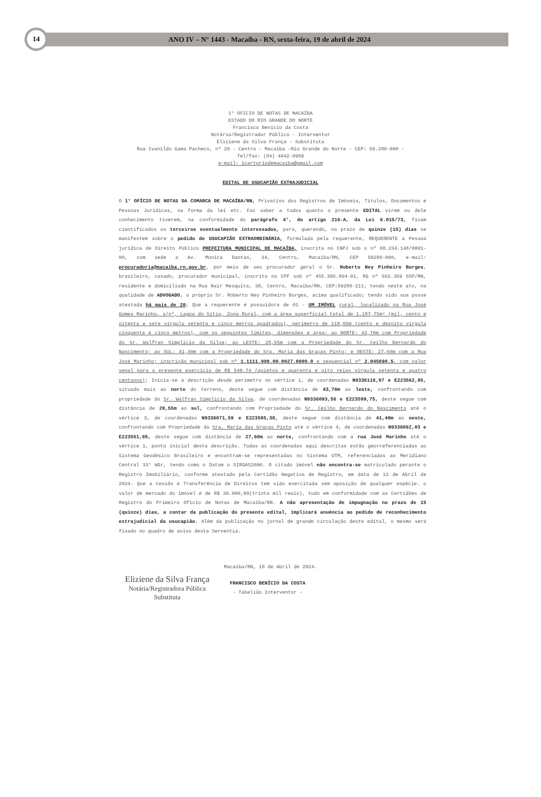14
ANO IV – N° 1443 - Macaíba - RN, sexta-feira, 19 de abril de 2024
1° OFICIO DE NOTAS DE MACAÍBA
ESTADO DO RIO GRANDE DO NORTE
Francisco Benicio da Costa
Notário/Registrador Público - Interventor
Eliziene da Silva França - Substituta
Rua Ivanildo Gama Pacheco, nº 20 - Centro - Macaíba -Rio Grande do Norte - CEP: 59.280-000 -
Tel/fax: (84) 4042-0959
e-mail: 1cartoriodemacaiba@gmail.com
EDITAL DE USUCAPIÃO EXTRAJUDICIAL
O 1° OFÍCIO DE NOTAS DA COMARCA DE MACAÍBA/RN, Privativo dos Registros de Imóveis, Títulos, Documentos e Pessoas Jurídicas, na forma da lei etc. Faz saber a todos quanto o presente EDITAL virem ou dele conhecimento tiverem, na conformidade do parágrafo 4°, do artigo 216-A, da Lei 6.015/73, ficam cientificados os terceiros eventualmente interessados, para, querendo, no prazo de quinze (15) dias se manifestem sobre o pedido de USUCAPIÃO EXTRAORDINÁRIA, formulada pela requerente, REQUERENTE a Pessoa jurídica de Direito Público PREFEITURA MUNICIPAL DE MACAÍBA, inscrita no CNPJ sob o nº 08.234.148/0001-00, com sede a Av. Monica Dantas, 34, Centro, Macaíba/RN, CEP 59280-000, e-mail: procuradoria@macaiba.rn.gov.br, por meio de seu procurador geral o Sr. Roberto Ney Pinheiro Borges, brasileiro, casado, procurador municipal, inscrito no CPF sob nº 455.305.804-91, RG nº 662.359 SSP/RN, residente e domiciliado na Rua Nair Mesquita, 30, Centro, Macaíba/RN, CEP:59280-211; tendo neste ato, na qualidade de ADVOGADO, o próprio Sr. Roberto Ney Pinheiro Borges, acima qualificado; tendo sido sua posse atestada há mais de 20; Que a requerente é possuidora de 01 - UM IMÓVEL rural, localizado na Rua José Gomes Marinho, s/nº, Lagoa do Sítio, Zona Rural, com a área superficial total de 1.187,75m² (mil, cento e oitenta e sete vírgula setenta e cinco metros quadrados), perímetro de 118,55m (cento e dezoito vírgula cinquenta e cinco metros), com os seguintes limites, dimensões e área: ao NORTE: 43,70m com Propriedade do Sr. Walfran Simplicio da Silva; ao LESTE: 28,55m com a Propriedade do Sr. Ceilho Bernardo do Nascimento; ao SUL: 41,40m com a Propriedade do Sra. Maria das Graças Pinto; e OESTE: 27,60m com a Rua José Marinho; inscrição municipal sob nº 1.1111.999.00.0027.0000.0 e sequencial nº 2.045690.5, com valor venal para o presente exercício de R$ 548,74 (quietos e quarenta e oito reias vírgula setenta e quatro centavos); Inicia-se a descrição desde perímetro no vértice 1, de coordenadas N9336116,97 e E223562,85, situado mais ao norte do terreno, deste segue com distância de 43,70m ao leste, confrontando com propriedade do Sr. Walfran Simplicio da Silva, de coordenadas N9336093,56 e E223599,75, deste segue com distância de 28,55m ao sul, confrontando com Propriedade do Sr. Ceilho Bernardo do Nascimento até o vértice 3, de coordenadas N9336071,59 e E223585,38, deste segue com distância de 41,40m ao oeste, confrontando com Propriedade da Sra. Maria das Graças Pinto até o vértice 4, de coordenadas N9336092,03 e E223551,05, deste segue com distância de 27,60m ao norte, confrontando com a rua José Marinho até o vértice 1, ponto inicial desta descrição. Todas as coordenadas aqui descritas estão georreferenciadas ao Sistema Geodésico Brasileiro e encontram-se representadas no Sistema UTM, referenciadas ao Meridiano Central 33° WGr, tendo como o Datum o SIRGAS2000. O citado imóvel não encontra-se matriculado perante o Registro Imobiliário, conforme atestado pela Certidão Negativa de Registro, em data de 12 de Abril de 2024. Que a Cessão e Transferência de Direitos tem sido exercitada sem oposição de qualquer espécie. o valor de mercado do imóvel é de R$ 30.000,00(trinta mil reais), tudo em conformidade com as Certidões de Registro do Primeiro Ofício de Notas de Macaíba/RN. A não apresentação de impugnação no prazo de 15 (quinze) dias, a contar da publicação do presente edital, implicará anuência ao pedido de reconhecimento extrajudicial da usucapião. Além da publicação no jornal de grande circulação deste edital, o mesmo será fixado no quadro de aviso desta Serventia.
Macaíba/RN, 18 de Abril de 2024.
Eliziene da Silva França
Notária/Registradora Pública
Substituta
FRANCISCO BENÍCIO DA COSTA
- Tabelião Interventor -